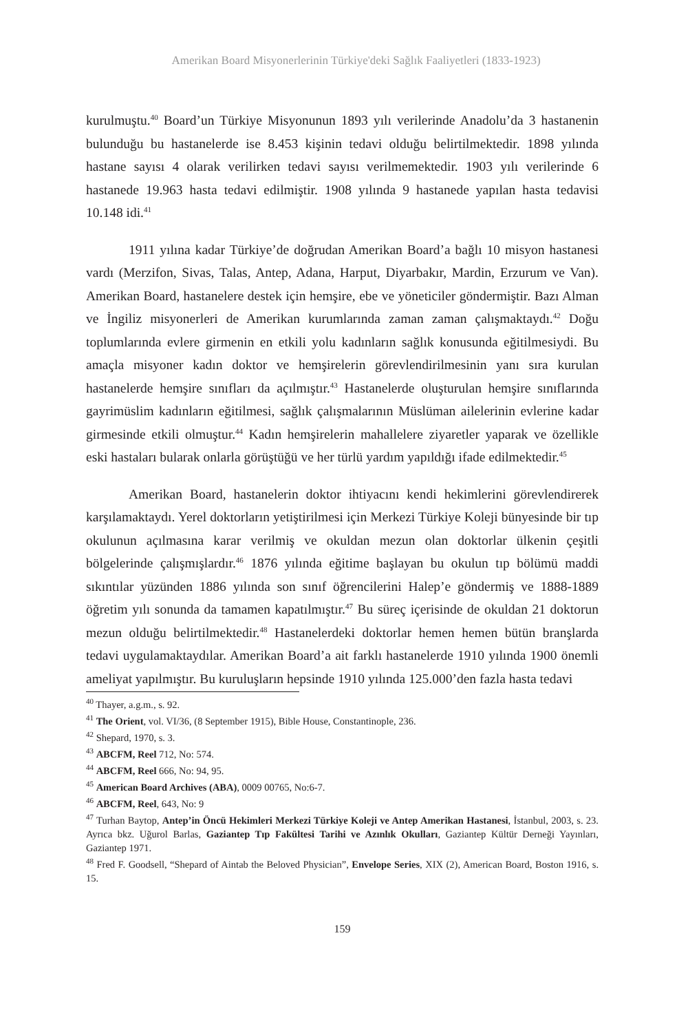Amerikan Board Misyonerlerinin Türkiye'deki Sağlık Faaliyetleri (1833-1923)
kurulmuştu.<sup>40</sup> Board’un Türkiye Misyonunun 1893 yılı verilerinde Anadolu’da 3 hastanenin bulunduğu bu hastanelerde ise 8.453 kişinin tedavi olduğu belirtilmektedir. 1898 yılında hastane sayısı 4 olarak verilirken tedavi sayısı verilmemektedir. 1903 yılı verilerinde 6 hastanede 19.963 hasta tedavi edilmiştir. 1908 yılında 9 hastanede yapılan hasta tedavisi 10.148 idi.<sup>41</sup>
1911 yılına kadar Türkiye’de doğrudan Amerikan Board’a bağlı 10 misyon hastanesi vardı (Merzifon, Sivas, Talas, Antep, Adana, Harput, Diyarbakır, Mardin, Erzurum ve Van). Amerikan Board, hastanelere destek için hemşire, ebe ve yöneticiler göndermiştir. Bazı Alman ve İngiliz misyonerleri de Amerikan kurumlarında zaman zaman çalışmaktaydı.<sup>42</sup> Doğu toplumlarında evlere girmenin en etkili yolu kadınların sağlık konusunda eğitilmesiydi. Bu amaçla misyoner kadın doktor ve hemşirelerin görevlendirilmesinin yanı sıra kurulan hastanelerde hemşire sınıfları da açılmıştır.<sup>43</sup> Hastanelerde oluşturulan hemşire sınıflarında gayrimüslim kadınların eğitilmesi, sağlık çalışmalarının Müslüman ailelerinin evlerine kadar girmesinde etkili olmuştur.<sup>44</sup> Kadın hemşirelerin mahallelere ziyaretler yaparak ve özellikle eski hastaları bularak onlarla görüştüğü ve her türlü yardım yapıldığı ifade edilmektedir.<sup>45</sup>
Amerikan Board, hastanelerin doktor ihtiyacını kendi hekimlerini görevlendirerek karşılamaktaydı. Yerel doktorların yetiştirilmesi için Merkezi Türkiye Koleji bünyesinde bir tıp okulunun açılmasına karar verilmiş ve okuldan mezun olan doktorlar ülkenin çeşitli bölgelerinde çalışmışlardır.<sup>46</sup> 1876 yılında eğitime başlayan bu okulun tıp bölümü maddi sıkıntılar yüzünden 1886 yılında son sınıf öğrencilerini Halep’e göndermiş ve 1888-1889 öğretim yılı sonunda da tamamen kapatılmıştır.<sup>47</sup> Bu süreç içerisinde de okuldan 21 doktorun mezun olduğu belirtilmektedir.<sup>48</sup> Hastanelerdeki doktorlar hemen hemen bütün branşlarda tedavi uygulamaktaydılar. Amerikan Board’a ait farklı hastanelerde 1910 yılında 1900 önemli ameliyat yapılmıştır. Bu kuruluşların hepsinde 1910 yılında 125.000’den fazla hasta tedavi
<sup>40</sup> Thayer, a.g.m., s. 92.
<sup>41</sup> The Orient, vol. VI/36, (8 September 1915), Bible House, Constantinople, 236.
<sup>42</sup> Shepard, 1970, s. 3.
<sup>43</sup> ABCFM, Reel 712, No: 574.
<sup>44</sup> ABCFM, Reel 666, No: 94, 95.
<sup>45</sup> American Board Archives (ABA), 0009 00765, No:6-7.
<sup>46</sup> ABCFM, Reel, 643, No: 9
<sup>47</sup> Turhan Baytop, Antep’in Öncü Hekimleri Merkezi Türkiye Koleji ve Antep Amerikan Hastanesi, İstanbul, 2003, s. 23. Ayrıca bkz. Uğurol Barlas, Gaziantep Tıp Fakültesi Tarihi ve Azınlık Okulları, Gaziantep Kültür Derneği Yayınları, Gaziantep 1971.
<sup>48</sup> Fred F. Goodsell, “Shepard of Aintab the Beloved Physician”, Envelope Series, XIX (2), American Board, Boston 1916, s. 15.
159